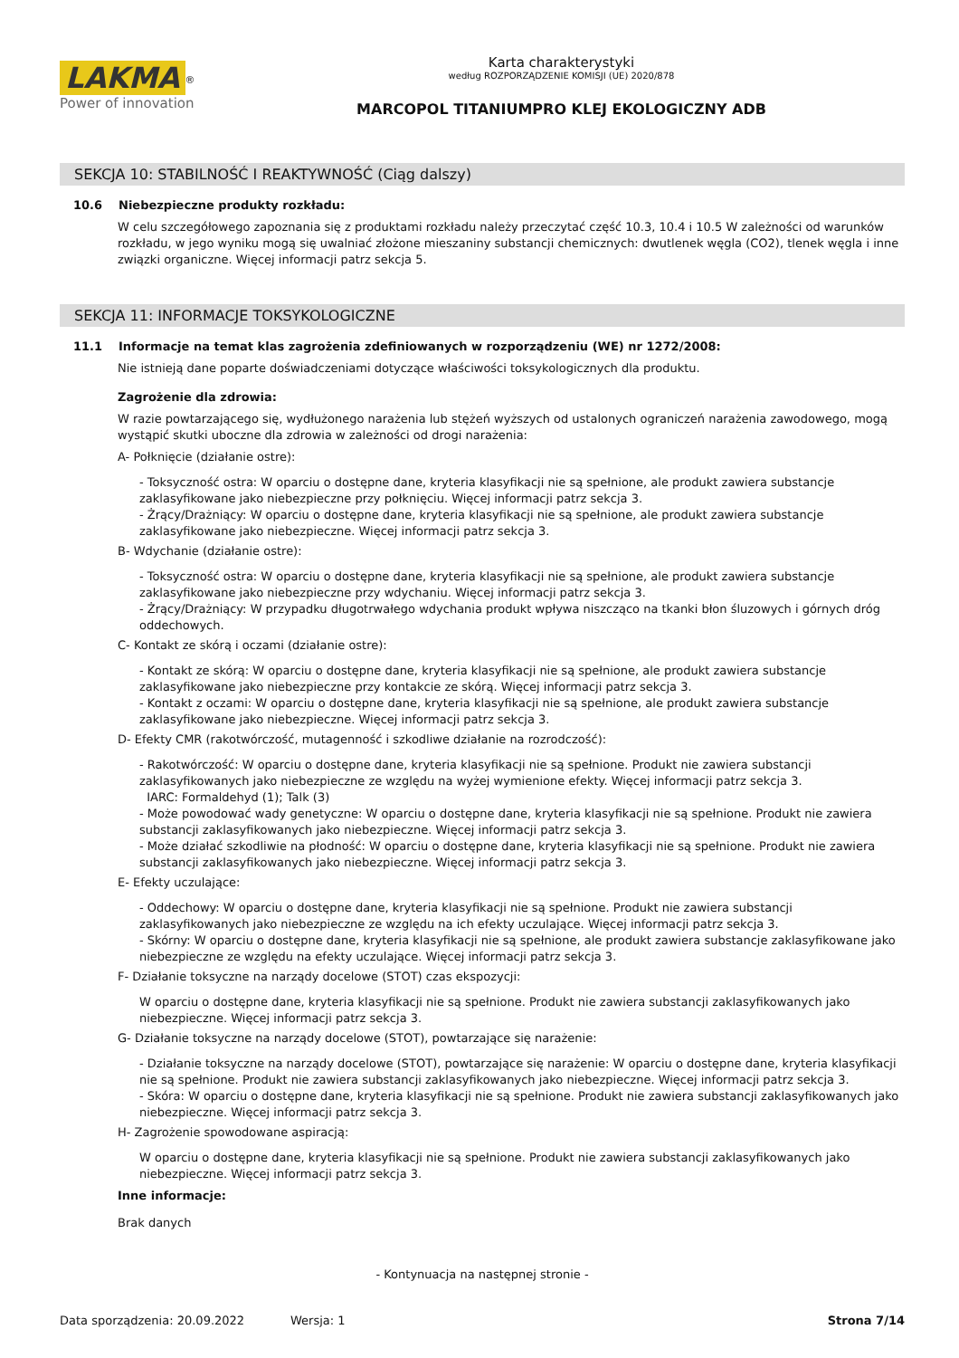LAKMA
<sup>®</sup>
Power of innovation
Karta charakterystyki
według ROZPORZĄDZENIE KOMISJI (UE) 2020/878
MARCOPOL TITANIUMPRO KLEJ EKOLOGICZNY ADB
SEKCJA 10: STABILNOŚĆ I REAKTYWNOŚĆ (Ciąg dalszy)
10.6 Niebezpieczne produkty rozkładu:
W celu szczegółowego zapoznania się z produktami rozkładu należy przeczytać część 10.3, 10.4 i 10.5 W zależności od warunków rozkładu, w jego wyniku mogą się uwalniać złożone mieszaniny substancji chemicznych: dwutlenek węgla (CO2), tlenek węgla i inne związki organiczne. Więcej informacji patrz sekcja 5.
SEKCJA 11: INFORMACJE TOKSYKOLOGICZNE
11.1 Informacje na temat klas zagrożenia zdefiniowanych w rozporządzeniu (WE) nr 1272/2008:
Nie istnieją dane poparte doświadczeniami dotyczące właściwości toksykologicznych dla produktu.
Zagrożenie dla zdrowia:
W razie powtarzającego się, wydłużonego narażenia lub stężeń wyższych od ustalonych ograniczeń narażenia zawodowego, mogą wystąpić skutki uboczne dla zdrowia w zależności od drogi narażenia:
A- Połknięcie (działanie ostre):
- Toksyczność ostra: W oparciu o dostępne dane, kryteria klasyfikacji nie są spełnione, ale produkt zawiera substancje zaklasyfikowane jako niebezpieczne przy połknięciu. Więcej informacji patrz sekcja 3.
- Żrący/Drażniący: W oparciu o dostępne dane, kryteria klasyfikacji nie są spełnione, ale produkt zawiera substancje zaklasyfikowane jako niebezpieczne. Więcej informacji patrz sekcja 3.
B- Wdychanie (działanie ostre):
- Toksyczność ostra: W oparciu o dostępne dane, kryteria klasyfikacji nie są spełnione, ale produkt zawiera substancje zaklasyfikowane jako niebezpieczne przy wdychaniu. Więcej informacji patrz sekcja 3.
- Żrący/Drażniący: W przypadku długotrwałego wdychania produkt wpływa niszcząco na tkanki błon śluzowych i górnych dróg oddechowych.
C- Kontakt ze skórą i oczami (działanie ostre):
- Kontakt ze skórą: W oparciu o dostępne dane, kryteria klasyfikacji nie są spełnione, ale produkt zawiera substancje zaklasyfikowane jako niebezpieczne przy kontakcie ze skórą. Więcej informacji patrz sekcja 3.
- Kontakt z oczami: W oparciu o dostępne dane, kryteria klasyfikacji nie są spełnione, ale produkt zawiera substancje zaklasyfikowane jako niebezpieczne. Więcej informacji patrz sekcja 3.
D- Efekty CMR (rakotwórczość, mutagenność i szkodliwe działanie na rozrodczość):
- Rakotwórczość: W oparciu o dostępne dane, kryteria klasyfikacji nie są spełnione. Produkt nie zawiera substancji zaklasyfikowanych jako niebezpieczne ze względu na wyżej wymienione efekty. Więcej informacji patrz sekcja 3.
IARC: Formaldehyd (1); Talk (3)
- Może powodować wady genetyczne: W oparciu o dostępne dane, kryteria klasyfikacji nie są spełnione. Produkt nie zawiera substancji zaklasyfikowanych jako niebezpieczne. Więcej informacji patrz sekcja 3.
- Może działać szkodliwie na płodność: W oparciu o dostępne dane, kryteria klasyfikacji nie są spełnione. Produkt nie zawiera substancji zaklasyfikowanych jako niebezpieczne. Więcej informacji patrz sekcja 3.
E- Efekty uczulające:
- Oddechowy: W oparciu o dostępne dane, kryteria klasyfikacji nie są spełnione. Produkt nie zawiera substancji zaklasyfikowanych jako niebezpieczne ze względu na ich efekty uczulające. Więcej informacji patrz sekcja 3.
- Skórny: W oparciu o dostępne dane, kryteria klasyfikacji nie są spełnione, ale produkt zawiera substancje zaklasyfikowane jako niebezpieczne ze względu na efekty uczulające. Więcej informacji patrz sekcja 3.
F- Działanie toksyczne na narządy docelowe (STOT) czas ekspozycji:
W oparciu o dostępne dane, kryteria klasyfikacji nie są spełnione. Produkt nie zawiera substancji zaklasyfikowanych jako niebezpieczne. Więcej informacji patrz sekcja 3.
G- Działanie toksyczne na narządy docelowe (STOT), powtarzające się narażenie:
- Działanie toksyczne na narządy docelowe (STOT), powtarzające się narażenie: W oparciu o dostępne dane, kryteria klasyfikacji nie są spełnione. Produkt nie zawiera substancji zaklasyfikowanych jako niebezpieczne. Więcej informacji patrz sekcja 3.
- Skóra: W oparciu o dostępne dane, kryteria klasyfikacji nie są spełnione. Produkt nie zawiera substancji zaklasyfikowanych jako niebezpieczne. Więcej informacji patrz sekcja 3.
H- Zagrożenie spowodowane aspiracją:
W oparciu o dostępne dane, kryteria klasyfikacji nie są spełnione. Produkt nie zawiera substancji zaklasyfikowanych jako niebezpieczne. Więcej informacji patrz sekcja 3.
Inne informacje:
Brak danych
- Kontynuacja na następnej stronie -
Data sporządzenia: 20.09.2022 Wersja: 1 Strona 7/14